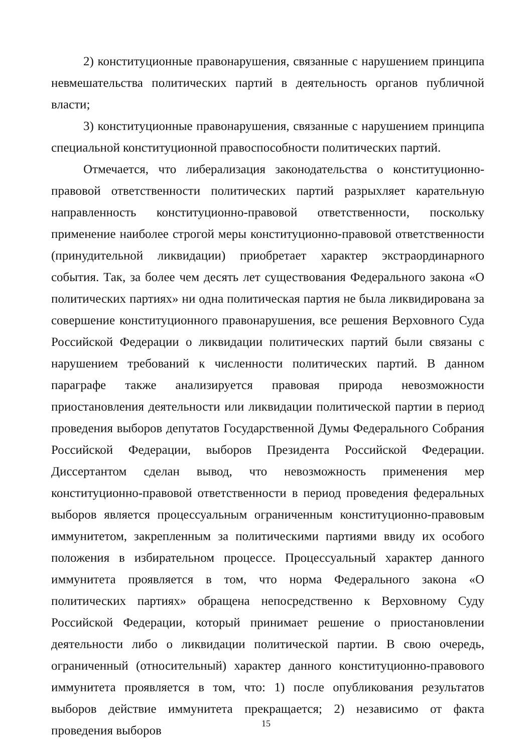2) конституционные правонарушения, связанные с нарушением принципа невмешательства политических партий в деятельность органов публичной власти;
3) конституционные правонарушения, связанные с нарушением принципа специальной конституционной правоспособности политических партий.
Отмечается, что либерализация законодательства о конституционно-правовой ответственности политических партий разрыхляет карательную направленность конституционно-правовой ответственности, поскольку применение наиболее строгой меры конституционно-правовой ответственности (принудительной ликвидации) приобретает характер экстраординарного события. Так, за более чем десять лет существования Федерального закона «О политических партиях» ни одна политическая партия не была ликвидирована за совершение конституционного правонарушения, все решения Верховного Суда Российской Федерации о ликвидации политических партий были связаны с нарушением требований к численности политических партий. В данном параграфе также анализируется правовая природа невозможности приостановления деятельности или ликвидации политической партии в период проведения выборов депутатов Государственной Думы Федерального Собрания Российской Федерации, выборов Президента Российской Федерации. Диссертантом сделан вывод, что невозможность применения мер конституционно-правовой ответственности в период проведения федеральных выборов является процессуальным ограниченным конституционно-правовым иммунитетом, закрепленным за политическими партиями ввиду их особого положения в избирательном процессе. Процессуальный характер данного иммунитета проявляется в том, что норма Федерального закона «О политических партиях» обращена непосредственно к Верховному Суду Российской Федерации, который принимает решение о приостановлении деятельности либо о ликвидации политической партии. В свою очередь, ограниченный (относительный) характер данного конституционно-правового иммунитета проявляется в том, что: 1) после опубликования результатов выборов действие иммунитета прекращается; 2) независимо от факта проведения выборов
15